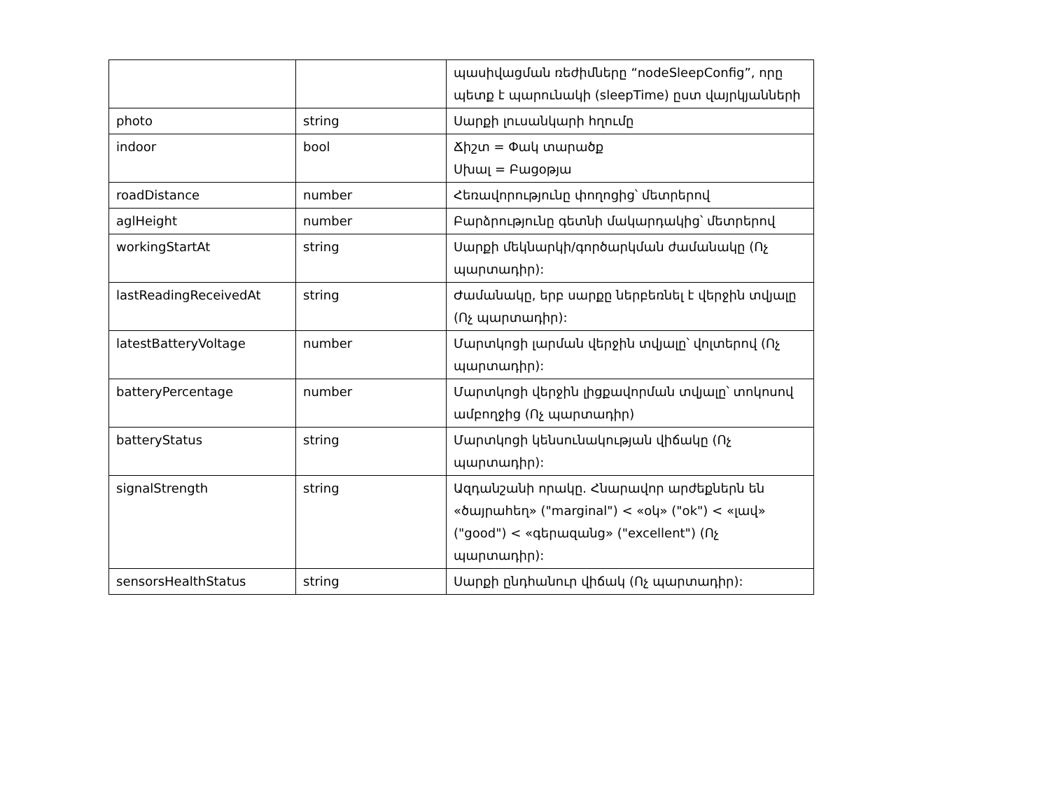| | | պասիվացման ռեժիմները “nodeSleepConfig”, որը պետք է պարունակի (sleepTime) ըստ վայրկյանների |
| photo | string | Սարքի լուսանկարի հղումը |
| indoor | bool | Ճիշտ = Փակ տարածք Սխալ = Բացօթյա |
| roadDistance | number | Հեռավորությունը փողոցից՝ մետրերով |
| aglHeight | number | Բարձրությունը գետնի մակարդակից՝ մետրերով |
| workingStartAt | string | Սարքի մեկնարկի/գործարկման ժամանակը (Ոչ պարտադիր): |
| lastReadingReceivedAt | string | Ժամանակը, երբ սարքը ներբեռնել է վերջին տվյալը (Ոչ պարտադիր): |
| latestBatteryVoltage | number | Մարտկոցի լարման վերջին տվյալը՝ վոլտերով (Ոչ պարտադիր): |
| batteryPercentage | number | Մարտկոցի վերջին լիցքավորման տվյալը՝ տոկոսով ամբողջից (Ոչ պարտադիր) |
| batteryStatus | string | Մարտկոցի կենսունակության վիճակը (Ոչ պարտադիր): |
| signalStrength | string | Ազդանշանի որակը. Հնարավոր արժեքներն են «ծայրահեղ» ("marginal") < «օկ» ("ok") < «լավ» ("good") < «գերազանց» ("excellent") (Ոչ պարտադիր): |
| sensorsHealthStatus | string | Սարքի ընդհանուր վիճակ (Ոչ պարտադիր): |